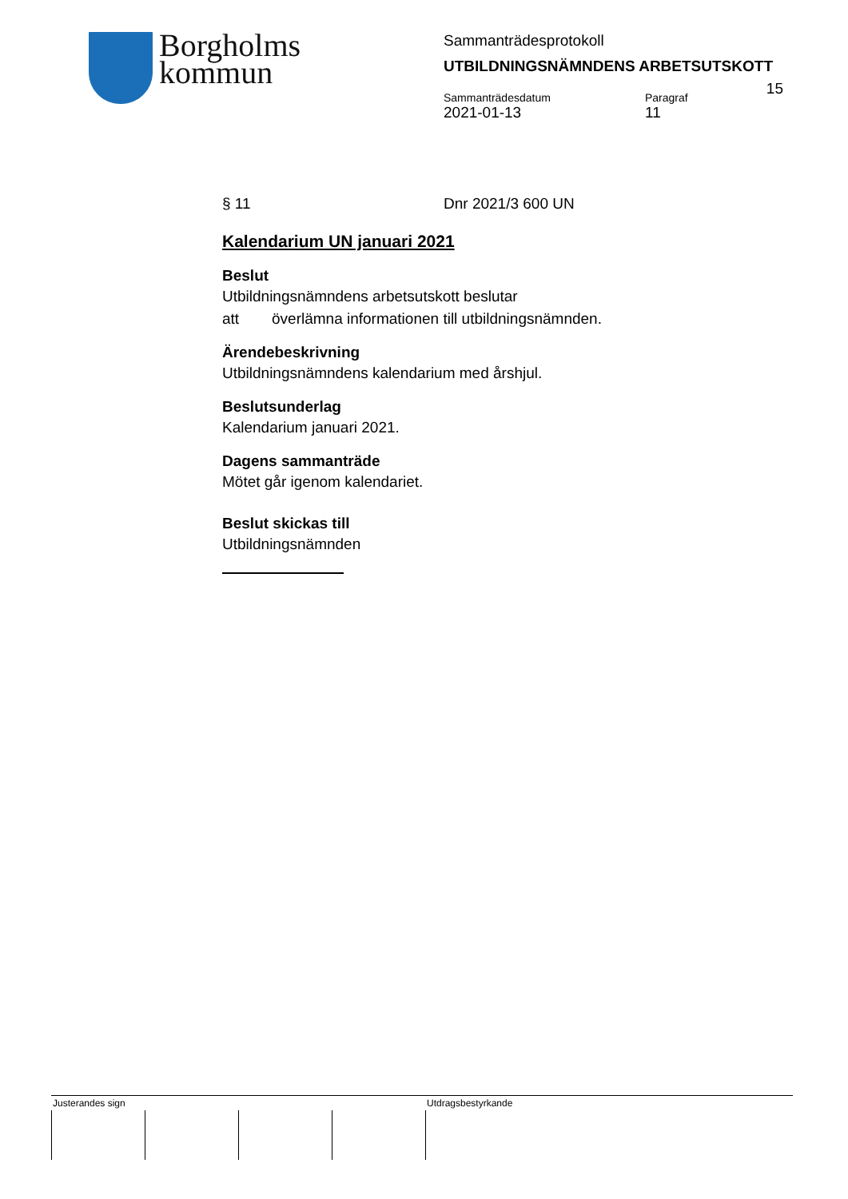Borgholms
kommun
Sammanträdesprotokoll
UTBILDNINGSNÄMNDENS ARBETSUTSKOTT
15
Sammanträdesdatum
2021-01-13
Paragraf
11
§ 11 Dnr 2021/3 600 UN
Kalendarium UN januari 2021
Beslut
Utbildningsnämndens arbetsutskott beslutar
att överlämna informationen till utbildningsnämnden.
Ärendebeskrivning
Utbildningsnämndens kalendarium med årshjul.
Beslutsunderlag
Kalendarium januari 2021.
Dagens sammanträde
Mötet går igenom kalendariet.
Beslut skickas till
Utbildningsnämnden
Justerandes sign Utdragsbestyrkande